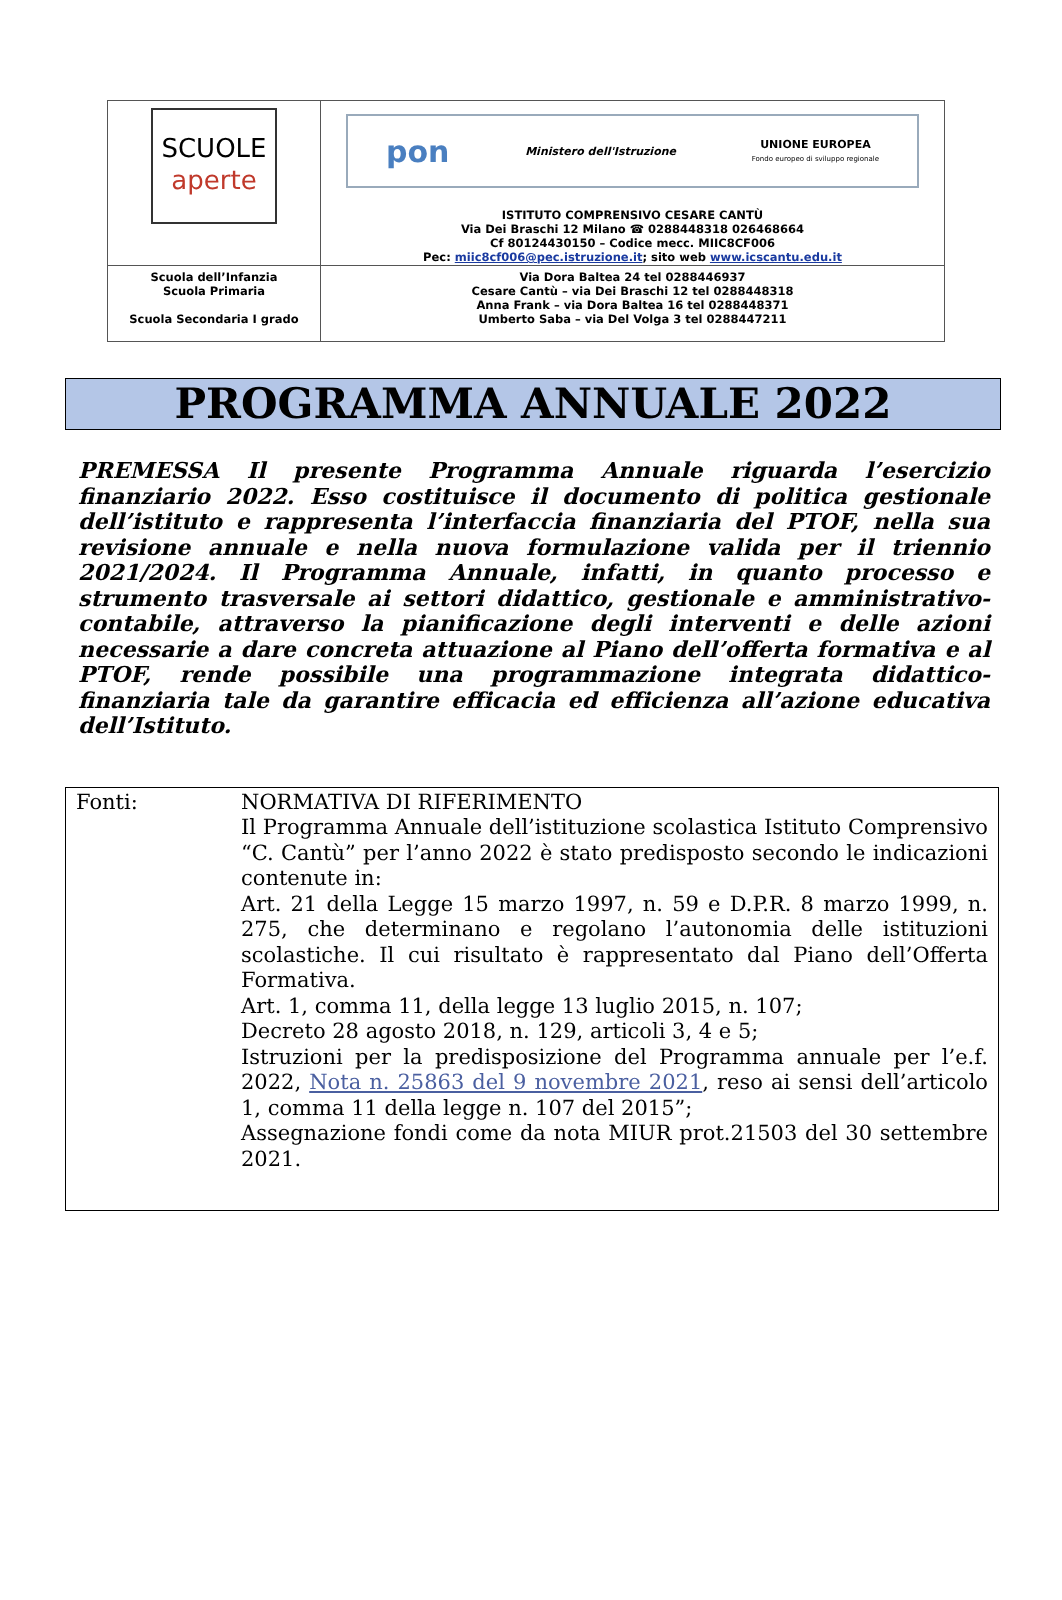| SCUOLE aperte | pon Ministero dell'Istruzione UNIONE EUROPEA Fondo europeo di sviluppo regionale ISTITUTO COMPRENSIVO CESARE CANTÙ Via Dei Braschi 12 Milano ☎ 0288448318 026468664 Cf 80124430150 – Codice mecc. MIIC8CF006 Pec: miic8cf006@pec.istruzione.it ; sito web www.icscantu.edu.it |
| Scuola dell’Infanzia Scuola Primaria Scuola Secondaria I grado | Via Dora Baltea 24 tel 0288446937 Cesare Cantù – via Dei Braschi 12 tel 0288448318 Anna Frank – via Dora Baltea 16 tel 0288448371 Umberto Saba – via Del Volga 3 tel 0288447211 |
PROGRAMMA ANNUALE 2022
PREMESSA Il presente Programma Annuale riguarda l’esercizio finanziario 2022. Esso costituisce il documento di politica gestionale dell’istituto e rappresenta l’interfaccia finanziaria del PTOF, nella sua revisione annuale e nella nuova formulazione valida per il triennio 2021/2024. Il Programma Annuale, infatti, in quanto processo e strumento trasversale ai settori didattico, gestionale e amministrativo-contabile, attraverso la pianificazione degli interventi e delle azioni necessarie a dare concreta attuazione al Piano dell’offerta formativa e al PTOF, rende possibile una programmazione integrata didattico-finanziaria tale da garantire efficacia ed efficienza all’azione educativa dell’Istituto.
| Fonti: | NORMATIVA DI RIFERIMENTO Il Programma Annuale dell’istituzione scolastica Istituto Comprensivo “C. Cantù” per l’anno 2022 è stato predisposto secondo le indicazioni contenute in: Art. 21 della Legge 15 marzo 1997, n. 59 e D.P.R. 8 marzo 1999, n. 275, che determinano e regolano l’autonomia delle istituzioni scolastiche. Il cui risultato è rappresentato dal Piano dell’Offerta Formativa. Art. 1, comma 11, della legge 13 luglio 2015, n. 107; Decreto 28 agosto 2018, n. 129, articoli 3, 4 e 5; Istruzioni per la predisposizione del Programma annuale per l’e.f. 2022, Nota n. 25863 del 9 novembre 2021 , reso ai sensi dell’articolo 1, comma 11 della legge n. 107 del 2015”; Assegnazione fondi come da nota MIUR prot.21503 del 30 settembre 2021. |